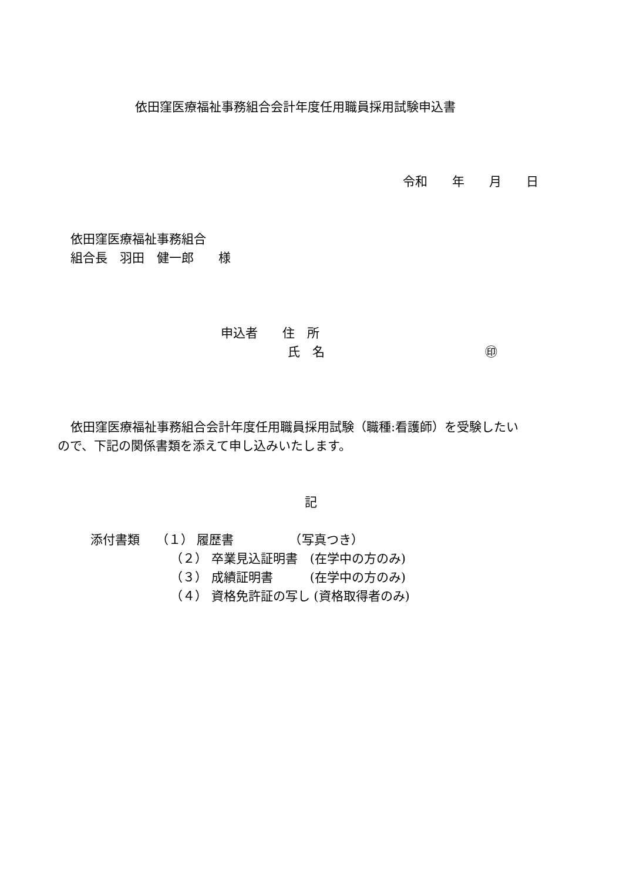依田窪医療福祉事務組合会計年度任用職員採用試験申込書
令和　　年　　月　　日
依田窪医療福祉事務組合
組合長　羽田　健一郎　　様
申込者　　住　所
氏　名　　　　　　　　　　　　　㊞
依田窪医療福祉事務組合会計年度任用職員採用試験（職種:看護師）を受験したい
ので、下記の関係書類を添えて申し込みいたします。
記
添付書類　 （１） 履歴書　　　　　（写真つき）
（２） 卒業見込証明書　(在学中の方のみ)
（３） 成績証明書　　　(在学中の方のみ)
（４） 資格免許証の写し (資格取得者のみ)